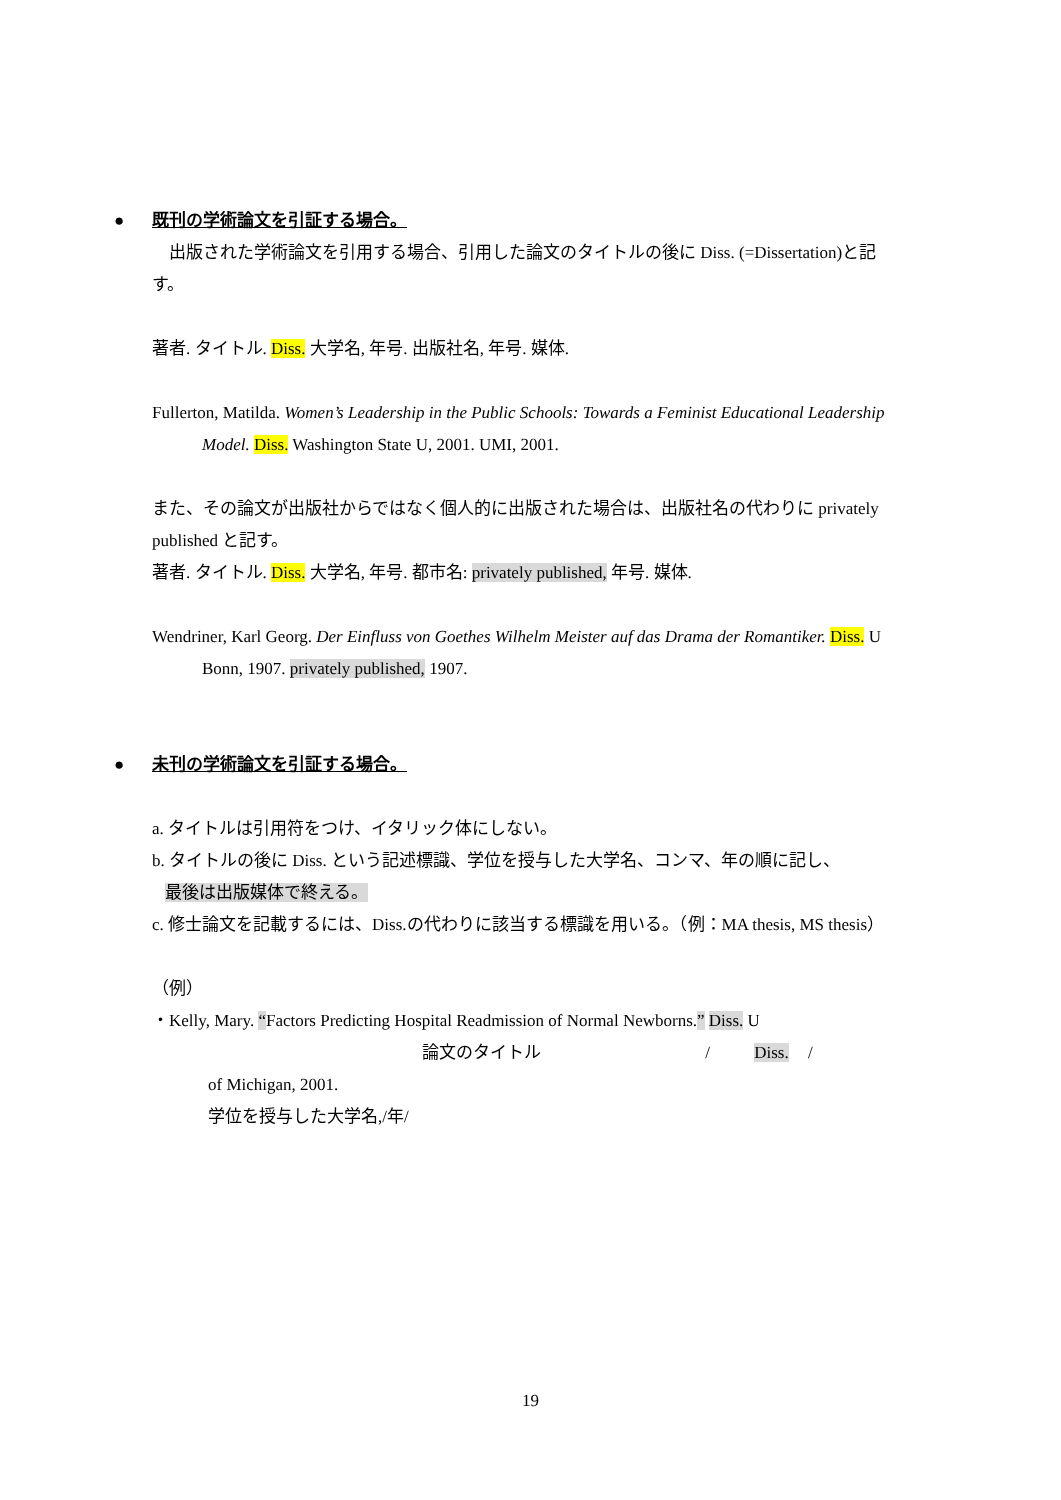● 既刊の学術論文を引証する場合。
　出版された学術論文を引用する場合、引用した論文のタイトルの後に Diss. (=Dissertation)と記す。
著者. タイトル. Diss. 大学名, 年号. 出版社名, 年号. 媒体.
Fullerton, Matilda. Women’s Leadership in the Public Schools: Towards a Feminist Educational Leadership Model. Diss. Washington State U, 2001. UMI, 2001.
また、その論文が出版社からではなく個人的に出版された場合は、出版社名の代わりに privately published と記す。
著者. タイトル. Diss. 大学名, 年号. 都市名: privately published, 年号. 媒体.
Wendriner, Karl Georg. Der Einfluss von Goethes Wilhelm Meister auf das Drama der Romantiker. Diss. U Bonn, 1907. privately published, 1907.
● 未刊の学術論文を引証する場合。
a. タイトルは引用符をつけ、イタリック体にしない。
b. タイトルの後に Diss. という記述標識、学位を授与した大学名、コンマ、年の順に記し、
最後は出版媒体で終える。
c. 修士論文を記載するには、Diss.の代わりに該当する標識を用いる。（例：MA thesis, MS thesis）
（例）
・Kelly, Mary. “Factors Predicting Hospital Readmission of Normal Newborns.” Diss. U
論文のタイトル / Diss. /
of Michigan, 2001.
学位を授与した大学名,/年/
19